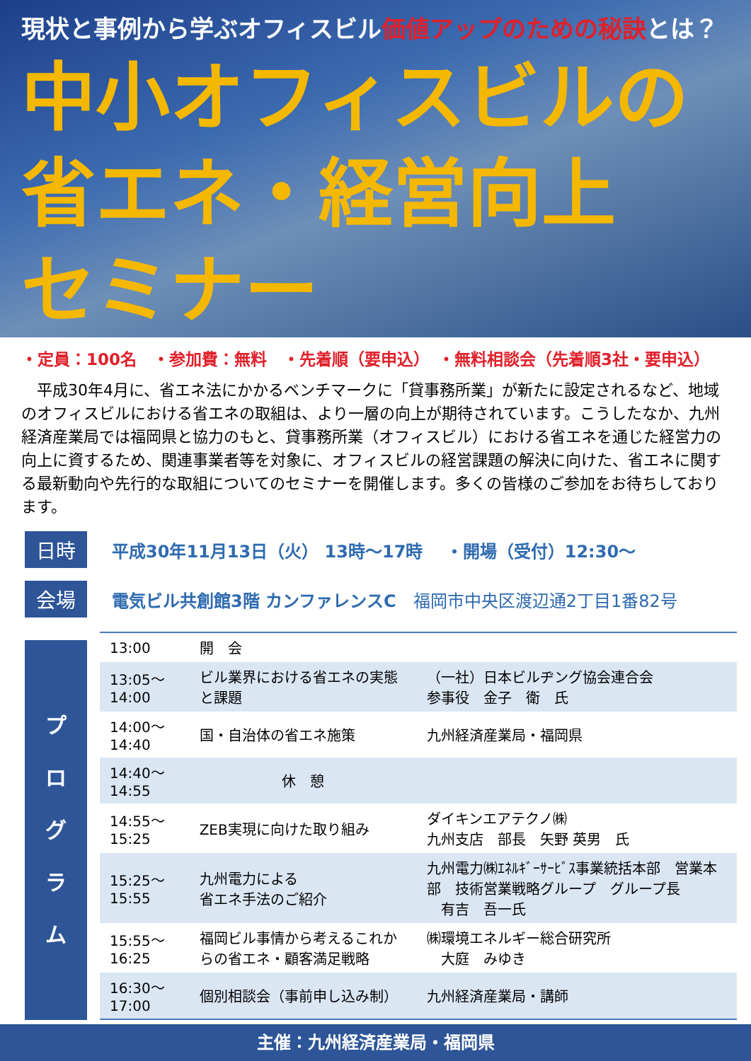現状と事例から学ぶオフィスビル価値アップのための秘訣とは？
中小オフィスビルの
省エネ・経営向上
セミナー
・定員：100名　・参加費：無料　・先着順（要申込）　・無料相談会（先着順3社・要申込）
　平成30年4月に、省エネ法にかかるベンチマークに「貸事務所業」が新たに設定されるなど、地域のオフィスビルにおける省エネの取組は、より一層の向上が期待されています。こうしたなか、九州経済産業局では福岡県と協力のもと、貸事務所業（オフィスビル）における省エネを通じた経営力の向上に資するため、関連事業者等を対象に、オフィスビルの経営課題の解決に向けた、省エネに関する最新動向や先行的な取組についてのセミナーを開催します。多くの皆様のご参加をお待ちしております。
日時
平成30年11月13日（火） 13時～17時　 ・開場（受付）12:30～
会場
電気ビル共創館3階 カンファレンスC　福岡市中央区渡辺通2丁目1番82号
プ
ロ
グ
ラ
ム
| 13:00 | 開 会 | |
| 13:05～14:00 | ビル業界における省エネの実態と課題 | （一社）日本ビルヂング協会連合会 参事役 金子 衛 氏 |
| 14:00～14:40 | 国・自治体の省エネ施策 | 九州経済産業局・福岡県 |
| 14:40～14:55 | 休 憩 | |
| 14:55～15:25 | ZEB実現に向けた取り組み | ダイキンエアテクノ㈱ 九州支店 部長 矢野 英男 氏 |
| 15:25～15:55 | 九州電力による 省エネ手法のご紹介 | 九州電力㈱ｴﾈﾙｷﾞｰｻｰﾋﾞｽ事業統括本部 営業本部 技術営業戦略グループ グループ長 有吉 吾一氏 |
| 15:55～16:25 | 福岡ビル事情から考えるこれからの省エネ・顧客満足戦略 | ㈱環境エネルギー総合研究所 大庭 みゆき |
| 16:30～17:00 | 個別相談会（事前申し込み制） | 九州経済産業局・講師 |
主催：九州経済産業局・福岡県